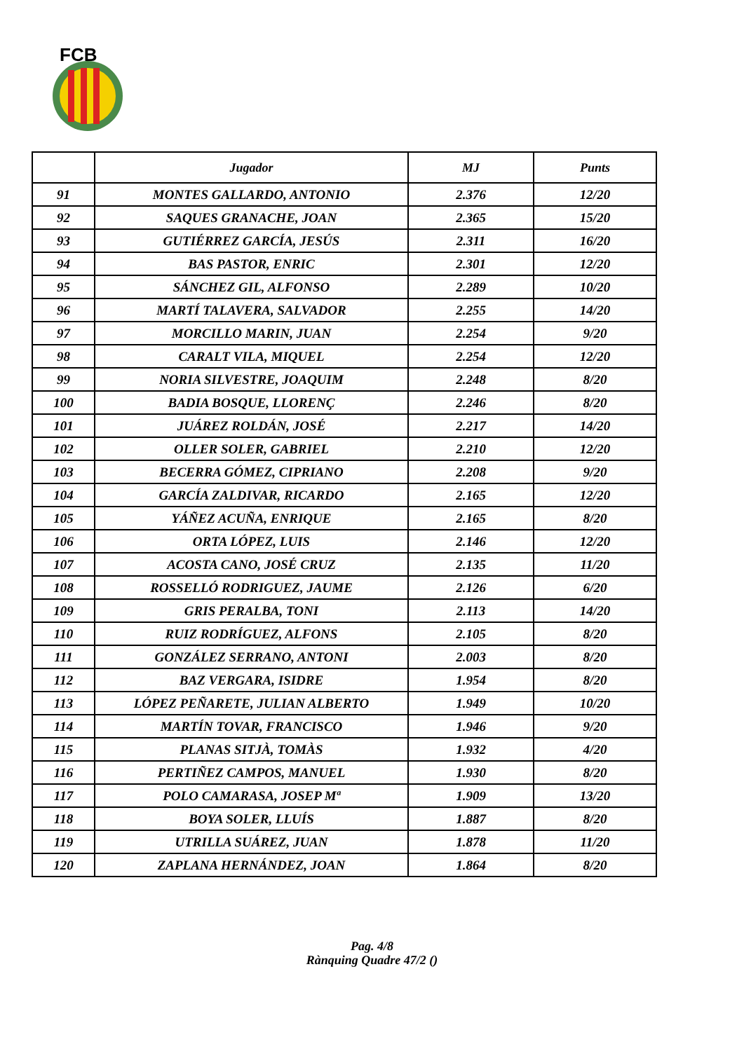FCB
| | Jugador | MJ | Punts |
| --- | --- | --- | --- |
| 91 | MONTES GALLARDO, ANTONIO | 2.376 | 12/20 |
| 92 | SAQUES GRANACHE, JOAN | 2.365 | 15/20 |
| 93 | GUTIÉRREZ GARCÍA, JESÚS | 2.311 | 16/20 |
| 94 | BAS PASTOR, ENRIC | 2.301 | 12/20 |
| 95 | SÁNCHEZ GIL, ALFONSO | 2.289 | 10/20 |
| 96 | MARTÍ TALAVERA, SALVADOR | 2.255 | 14/20 |
| 97 | MORCILLO MARIN, JUAN | 2.254 | 9/20 |
| 98 | CARALT VILA, MIQUEL | 2.254 | 12/20 |
| 99 | NORIA SILVESTRE, JOAQUIM | 2.248 | 8/20 |
| 100 | BADIA BOSQUE, LLORENÇ | 2.246 | 8/20 |
| 101 | JUÁREZ ROLDÁN, JOSÉ | 2.217 | 14/20 |
| 102 | OLLER SOLER, GABRIEL | 2.210 | 12/20 |
| 103 | BECERRA GÓMEZ, CIPRIANO | 2.208 | 9/20 |
| 104 | GARCÍA ZALDIVAR, RICARDO | 2.165 | 12/20 |
| 105 | YÁÑEZ ACUÑA, ENRIQUE | 2.165 | 8/20 |
| 106 | ORTA LÓPEZ, LUIS | 2.146 | 12/20 |
| 107 | ACOSTA CANO, JOSÉ CRUZ | 2.135 | 11/20 |
| 108 | ROSSELLÓ RODRIGUEZ, JAUME | 2.126 | 6/20 |
| 109 | GRIS PERALBA, TONI | 2.113 | 14/20 |
| 110 | RUIZ RODRÍGUEZ, ALFONS | 2.105 | 8/20 |
| 111 | GONZÁLEZ SERRANO, ANTONI | 2.003 | 8/20 |
| 112 | BAZ VERGARA, ISIDRE | 1.954 | 8/20 |
| 113 | LÓPEZ PEÑARETE, JULIAN ALBERTO | 1.949 | 10/20 |
| 114 | MARTÍN TOVAR, FRANCISCO | 1.946 | 9/20 |
| 115 | PLANAS SITJÀ, TOMÀS | 1.932 | 4/20 |
| 116 | PERTIÑEZ CAMPOS, MANUEL | 1.930 | 8/20 |
| 117 | POLO CAMARASA, JOSEP Mª | 1.909 | 13/20 |
| 118 | BOYA SOLER, LLUÍS | 1.887 | 8/20 |
| 119 | UTRILLA SUÁREZ, JUAN | 1.878 | 11/20 |
| 120 | ZAPLANA HERNÁNDEZ, JOAN | 1.864 | 8/20 |
Pag. 4/8
Rànquing Quadre 47/2 ()